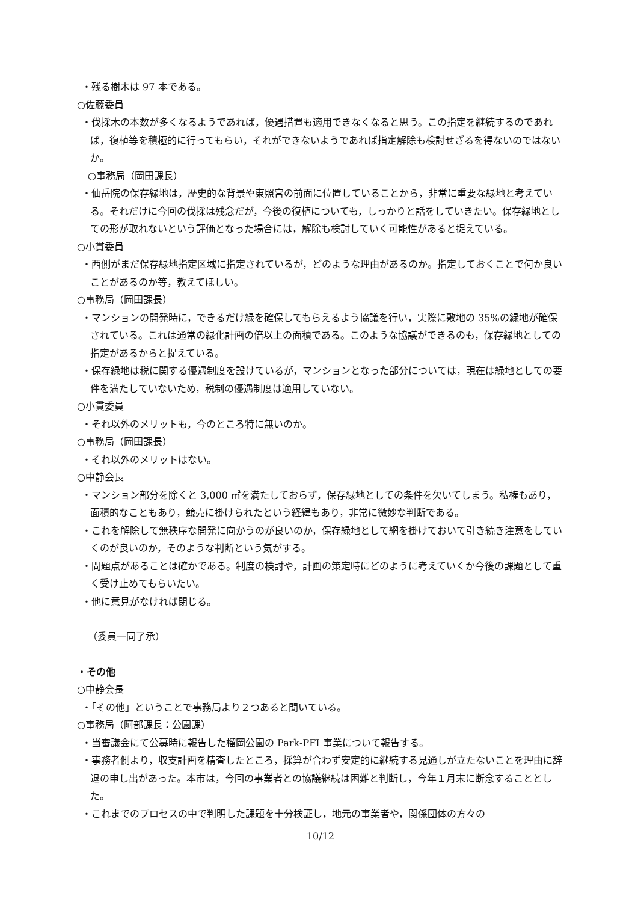・残る樹木は 97 本である。
○佐藤委員
・伐採木の本数が多くなるようであれば，優遇措置も適用できなくなると思う。この指定を継続するのであれば，復植等を積極的に行ってもらい，それができないようであれば指定解除も検討せざるを得ないのではないか。
○事務局（岡田課長）
・仙岳院の保存緑地は，歴史的な背景や東照宮の前面に位置していることから，非常に重要な緑地と考えている。それだけに今回の伐採は残念だが，今後の復植についても，しっかりと話をしていきたい。保存緑地としての形が取れないという評価となった場合には，解除も検討していく可能性があると捉えている。
○小貫委員
・西側がまだ保存緑地指定区域に指定されているが，どのような理由があるのか。指定しておくことで何か良いことがあるのか等，教えてほしい。
○事務局（岡田課長）
・マンションの開発時に，できるだけ緑を確保してもらえるよう協議を行い，実際に敷地の 35%の緑地が確保されている。これは通常の緑化計画の倍以上の面積である。このような協議ができるのも，保存緑地としての指定があるからと捉えている。
・保存緑地は税に関する優遇制度を設けているが，マンションとなった部分については，現在は緑地としての要件を満たしていないため，税制の優遇制度は適用していない。
○小貫委員
・それ以外のメリットも，今のところ特に無いのか。
○事務局（岡田課長）
・それ以外のメリットはない。
○中静会長
・マンション部分を除くと 3,000 ㎡を満たしておらず，保存緑地としての条件を欠いてしまう。私権もあり，面積的なこともあり，競売に掛けられたという経緯もあり，非常に微妙な判断である。
・これを解除して無秩序な開発に向かうのが良いのか，保存緑地として網を掛けておいて引き続き注意をしていくのが良いのか，そのような判断という気がする。
・問題点があることは確かである。制度の検討や，計画の策定時にどのように考えていくか今後の課題として重く受け止めてもらいたい。
・他に意見がなければ閉じる。
（委員一同了承）
・その他
○中静会長
・「その他」ということで事務局より２つあると聞いている。
○事務局（阿部課長：公園課）
・当審議会にて公募時に報告した榴岡公園の Park‐PFI 事業について報告する。
・事務者側より，収支計画を精査したところ，採算が合わず安定的に継続する見通しが立たないことを理由に辞退の申し出があった。本市は，今回の事業者との協議継続は困難と判断し，今年１月末に断念することとした。
・これまでのプロセスの中で判明した課題を十分検証し，地元の事業者や，関係団体の方々の
10/12